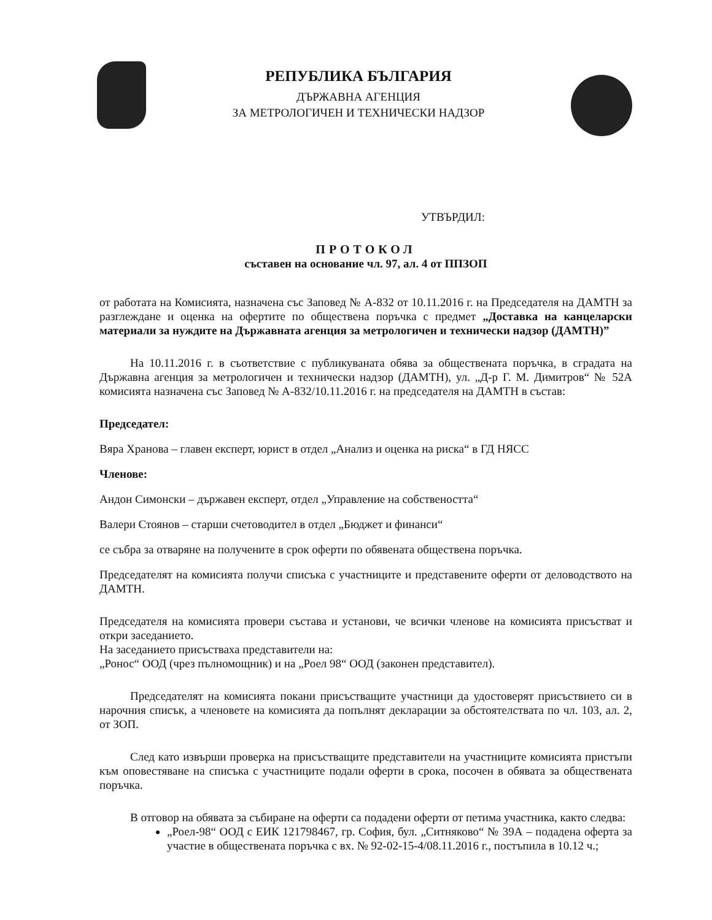РЕПУБЛИКА БЪЛГАРИЯ
ДЪРЖАВНА АГЕНЦИЯ
ЗА МЕТРОЛОГИЧЕН И ТЕХНИЧЕСКИ НАДЗОР
УТВЪРДИЛ:
ПРОТОКОЛ
съставен на основание чл. 97, ал. 4 от ППЗОП
от работата на Комисията, назначена със Заповед № А-832 от 10.11.2016 г. на Председателя на ДАМТН за разглеждане и оценка на офертите по обществена поръчка с предмет „Доставка на канцеларски материали за нуждите на Държавната агенция за метрологичен и технически надзор (ДАМТН)”
На 10.11.2016 г. в съответствие с публикуваната обява за обществената поръчка, в сградата на Държавна агенция за метрологичен и технически надзор (ДАМТН), ул. „Д-р Г. М. Димитров“ № 52А комисията назначена със Заповед № А-832/10.11.2016 г. на председателя на ДАМТН в състав:
Председател:
Вяра Хранова – главен експерт, юрист в отдел „Анализ и оценка на риска“ в ГД НЯСС
Членове:
Андон Симонски – държавен експерт, отдел „Управление на собствеността“
Валери Стоянов – старши счетоводител в отдел „Бюджет и финанси“
се събра за отваряне на получените в срок оферти по обявената обществена поръчка.
Председателят на комисията получи списъка с участниците и представените оферти от деловодството на ДАМТН.
Председателя на комисията провери състава и установи, че всички членове на комисията присъстват и откри заседанието.
На заседанието присъстваха представители на:
„Ронос“ ООД (чрез пълномощник) и на „Роел 98“ ООД (законен представител).
Председателят на комисията покани присъстващите участници да удостоверят присъствието си в нарочния списък, а членовете на комисията да попълнят декларации за обстоятелствата по чл. 103, ал. 2, от ЗОП.
След като извърши проверка на присъстващите представители на участниците комисията пристъпи към оповестяване на списъка с участниците подали оферти в срока, посочен в обявата за обществената поръчка.
В отговор на обявата за събиране на оферти са подадени оферти от петима участника, както следва:
„Роел-98“ ООД с ЕИК 121798467, гр. София, бул. „Ситняково“ № 39А – подадена оферта за участие в обществената поръчка с вх. № 92-02-15-4/08.11.2016 г., постъпила в 10.12 ч.;